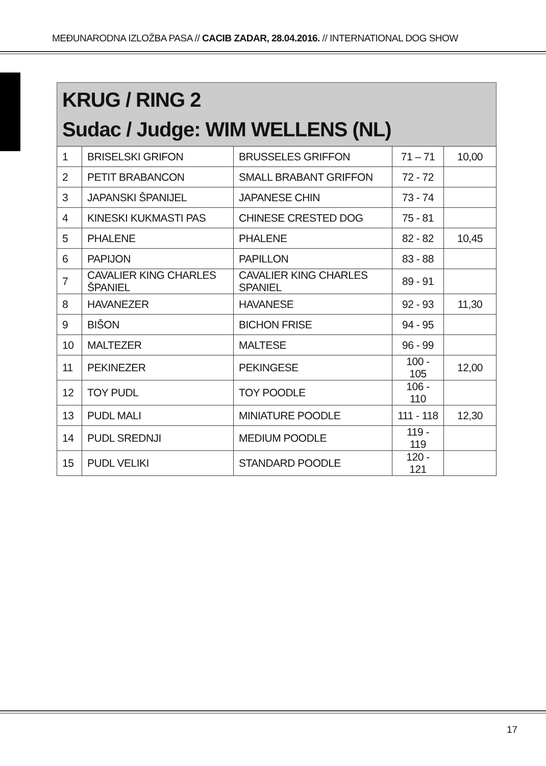MEĐUNARODNA IZLOŽBA PASA // CACIB ZADAR, 28.04.2016. // INTERNATIONAL DOG SHOW
KRUG / RING 2
Sudac / Judge: WIM WELLENS (NL)
| 1 | BRISELSKI GRIFON | BRUSSELES GRIFFON | 71 – 71 | 10,00 |
| 2 | PETIT BRABANCON | SMALL BRABANT GRIFFON | 72 - 72 | |
| 3 | JAPANSKI ŠPANIJEL | JAPANESE CHIN | 73 - 74 | |
| 4 | KINESKI KUKMASTI PAS | CHINESE CRESTED DOG | 75 - 81 | |
| 5 | PHALENE | PHALENE | 82 - 82 | 10,45 |
| 6 | PAPIJON | PAPILLON | 83 - 88 | |
| 7 | CAVALIER KING CHARLES ŠPANIEL | CAVALIER KING CHARLES SPANIEL | 89 - 91 | |
| 8 | HAVANEZER | HAVANESE | 92 - 93 | 11,30 |
| 9 | BIŠON | BICHON FRISE | 94 - 95 | |
| 10 | MALTEZER | MALTESE | 96 - 99 | |
| 11 | PEKINEZER | PEKINGESE | 100 - 105 | 12,00 |
| 12 | TOY PUDL | TOY POODLE | 106 - 110 | |
| 13 | PUDL MALI | MINIATURE POODLE | 111 - 118 | 12,30 |
| 14 | PUDL SREDNJI | MEDIUM POODLE | 119 - 119 | |
| 15 | PUDL VELIKI | STANDARD POODLE | 120 - 121 | |
17